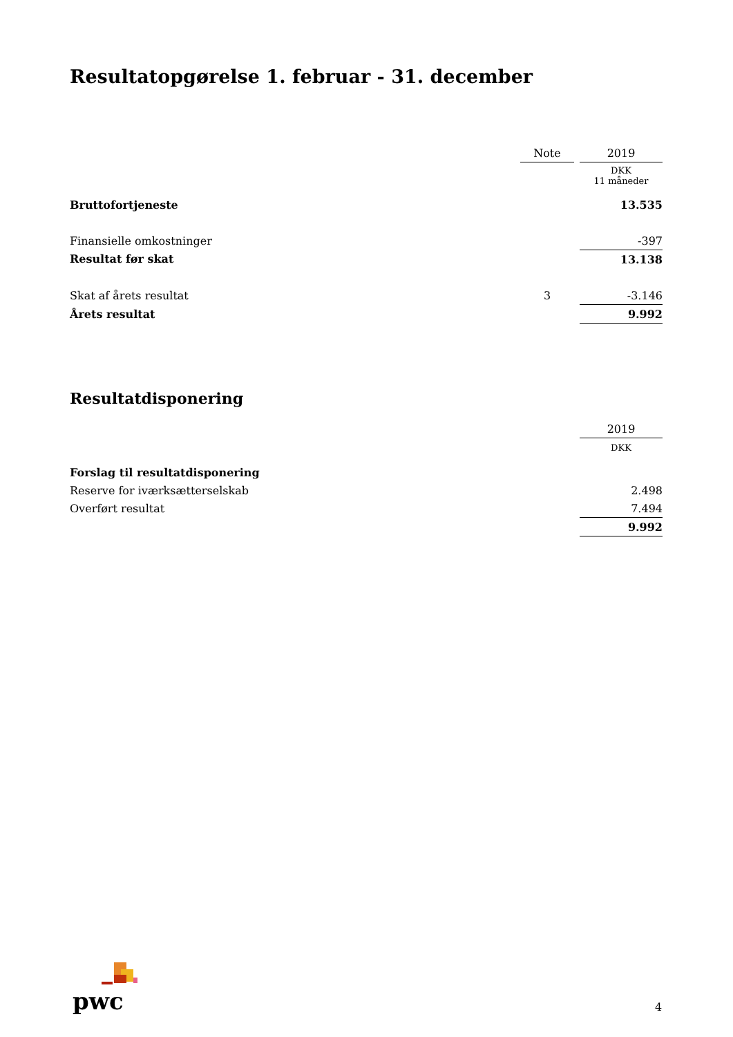Resultatopgørelse 1. februar - 31. december
| | Note | | 2019 |
| --- | --- | --- | --- |
| | | | DKK 11 måneder |
| Bruttofortjeneste | | | 13.535 |
| Finansielle omkostninger | | | -397 |
| Resultat før skat | | | 13.138 |
| Skat af årets resultat | 3 | | -3.146 |
| Årets resultat | | | 9.992 |
Resultatdisponering
| | 2019 |
| --- | --- |
| | DKK |
| Forslag til resultatdisponering | |
| Reserve for iværksætterselskab | 2.498 |
| Overført resultat | 7.494 |
| | 9.992 |
pwc
4